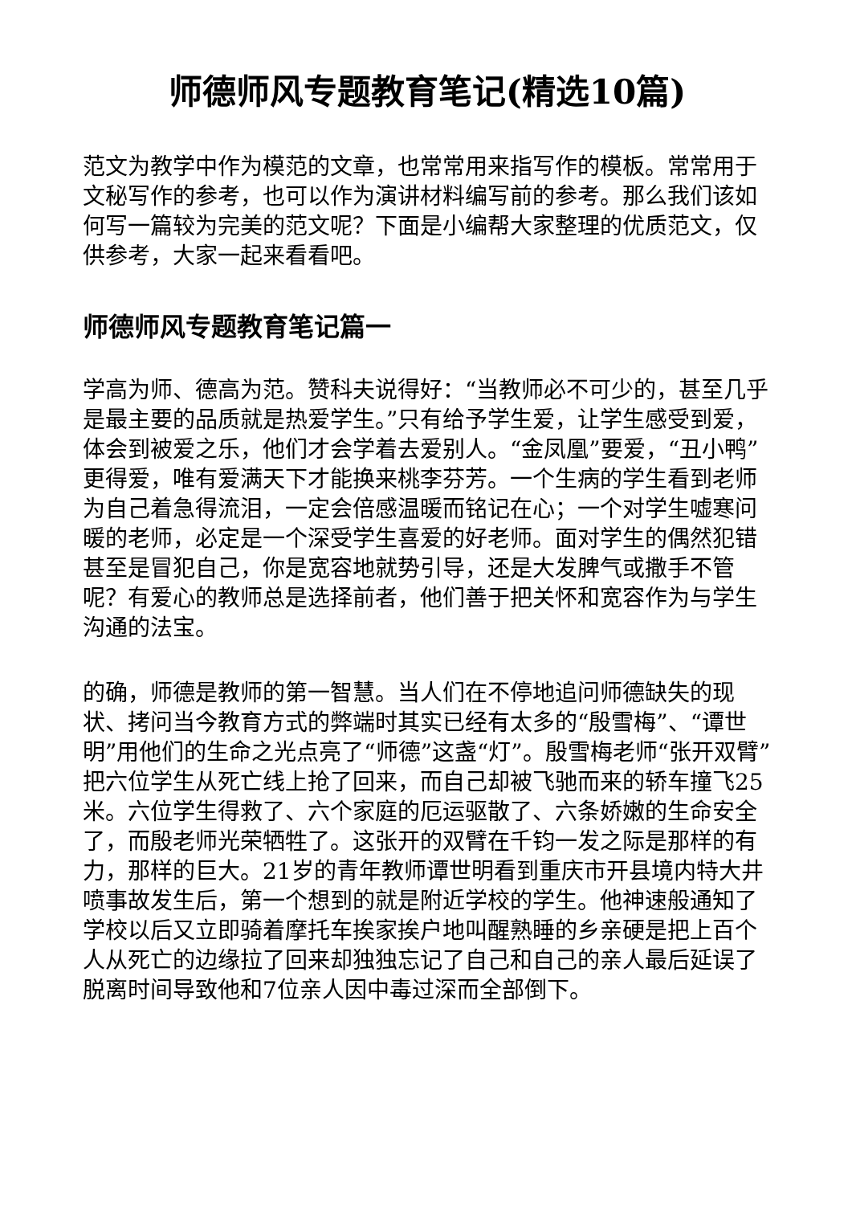师德师风专题教育笔记(精选10篇)
范文为教学中作为模范的文章，也常常用来指写作的模板。常常用于文秘写作的参考，也可以作为演讲材料编写前的参考。那么我们该如何写一篇较为完美的范文呢？下面是小编帮大家整理的优质范文，仅供参考，大家一起来看看吧。
师德师风专题教育笔记篇一
学高为师、德高为范。赞科夫说得好：“当教师必不可少的，甚至几乎是最主要的品质就是热爱学生。”只有给予学生爱，让学生感受到爱，体会到被爱之乐，他们才会学着去爱别人。“金凤凰”要爱，“丑小鸭”更得爱，唯有爱满天下才能换来桃李芬芳。一个生病的学生看到老师为自己着急得流泪，一定会倍感温暖而铭记在心；一个对学生嘘寒问暖的老师，必定是一个深受学生喜爱的好老师。面对学生的偶然犯错甚至是冒犯自己，你是宽容地就势引导，还是大发脾气或撒手不管呢？有爱心的教师总是选择前者，他们善于把关怀和宽容作为与学生沟通的法宝。
的确，师德是教师的第一智慧。当人们在不停地追问师德缺失的现状、拷问当今教育方式的弊端时其实已经有太多的“殷雪梅”、“谭世明”用他们的生命之光点亮了“师德”这盏“灯”。殷雪梅老师“张开双臂”把六位学生从死亡线上抢了回来，而自己却被飞驰而来的轿车撞飞25米。六位学生得救了、六个家庭的厄运驱散了、六条娇嫩的生命安全了，而殷老师光荣牺牲了。这张开的双臂在千钧一发之际是那样的有力，那样的巨大。21岁的青年教师谭世明看到重庆市开县境内特大井喷事故发生后，第一个想到的就是附近学校的学生。他神速般通知了学校以后又立即骑着摩托车挨家挨户地叫醒熟睡的乡亲硬是把上百个人从死亡的边缘拉了回来却独独忘记了自己和自己的亲人最后延误了脱离时间导致他和7位亲人因中毒过深而全部倒下。